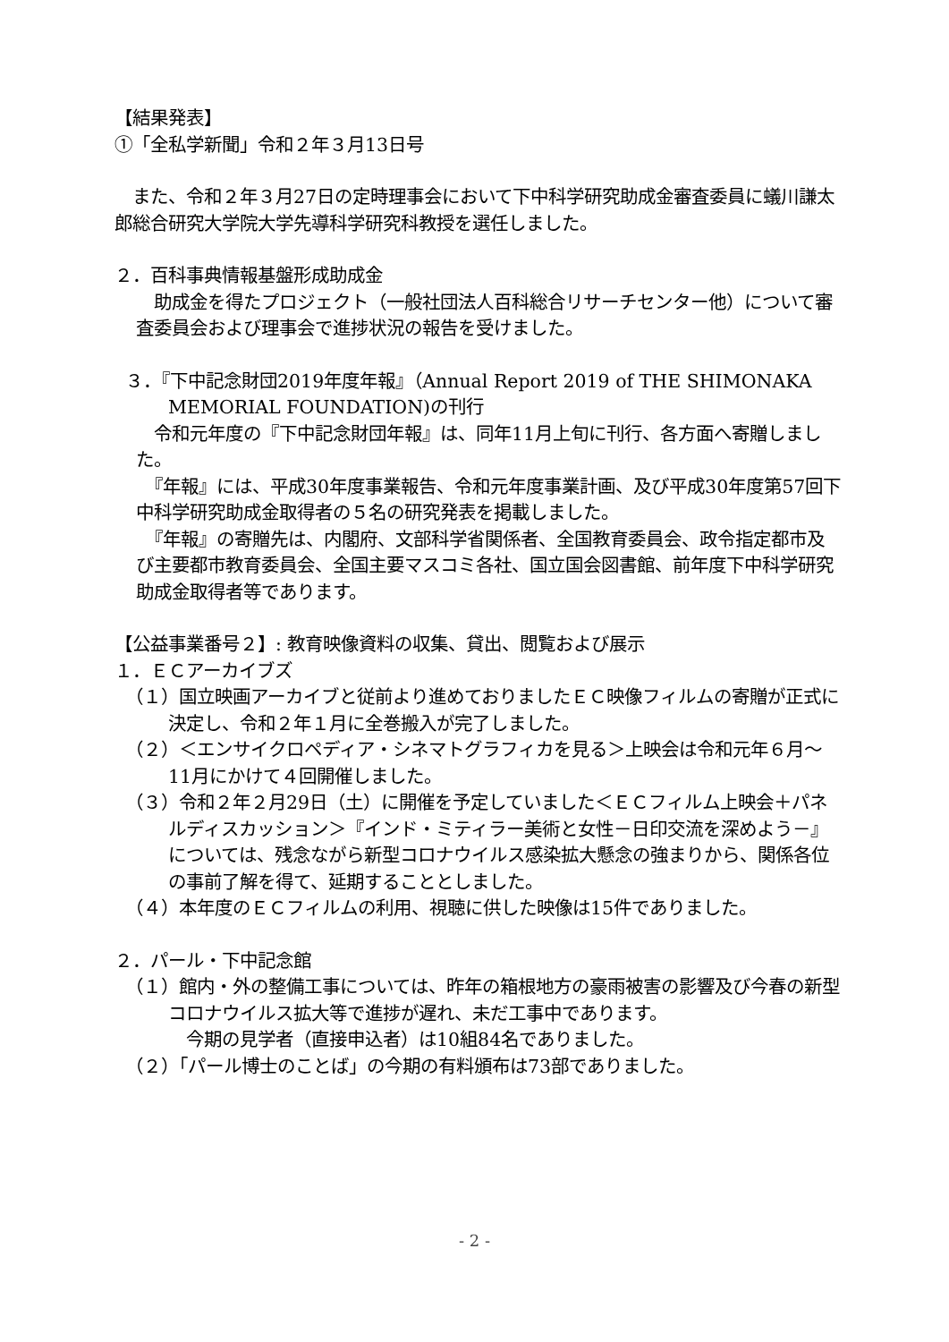【結果発表】
①「全私学新聞」令和２年３月13日号
　また、令和２年３月27日の定時理事会において下中科学研究助成金審査委員に蟻川謙太郎総合研究大学院大学先導科学研究科教授を選任しました。
２．百科事典情報基盤形成助成金
　助成金を得たプロジェクト（一般社団法人百科総合リサーチセンター他）について審査委員会および理事会で進捗状況の報告を受けました。
３．『下中記念財団2019年度年報』（Annual Report 2019 of THE SHIMONAKA MEMORIAL FOUNDATION)の刊行
　令和元年度の『下中記念財団年報』は、同年11月上旬に刊行、各方面へ寄贈しました。
　『年報』には、平成30年度事業報告、令和元年度事業計画、及び平成30年度第57回下中科学研究助成金取得者の５名の研究発表を掲載しました。
　『年報』の寄贈先は、内閣府、文部科学省関係者、全国教育委員会、政令指定都市及び主要都市教育委員会、全国主要マスコミ各社、国立国会図書館、前年度下中科学研究助成金取得者等であります。
【公益事業番号２】: 教育映像資料の収集、貸出、閲覧および展示
１．ＥＣアーカイブズ
（１）国立映画アーカイブと従前より進めておりましたＥＣ映像フィルムの寄贈が正式に決定し、令和２年１月に全巻搬入が完了しました。
（２）＜エンサイクロペディア・シネマトグラフィカを見る＞上映会は令和元年６月～11月にかけて４回開催しました。
（３）令和２年２月29日（土）に開催を予定していました＜ＥＣフィルム上映会＋パネルディスカッション＞『インド・ミティラー美術と女性－日印交流を深めよう－』については、残念ながら新型コロナウイルス感染拡大懸念の強まりから、関係各位の事前了解を得て、延期することとしました。
（４）本年度のＥＣフィルムの利用、視聴に供した映像は15件でありました。
２．パール・下中記念館
（１）館内・外の整備工事については、昨年の箱根地方の豪雨被害の影響及び今春の新型コロナウイルス拡大等で進捗が遅れ、未だ工事中であります。
　今期の見学者（直接申込者）は10組84名でありました。
（２）「パール博士のことば」の今期の有料頒布は73部でありました。
- 2 -